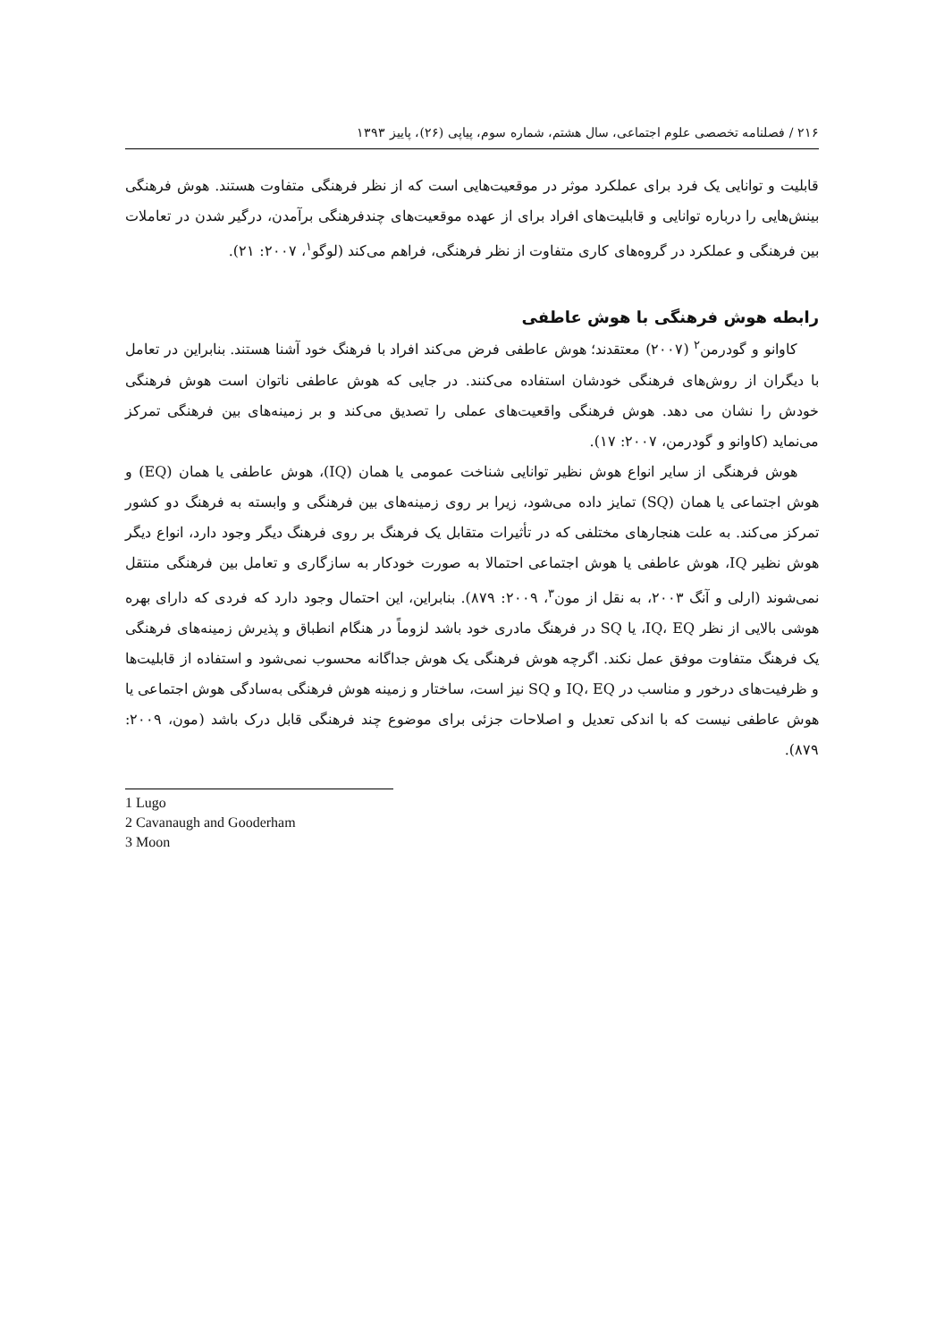۲۱۶ / فصلنامه تخصصی علوم اجتماعی، سال هشتم، شماره سوم، پیاپی (۲۶)، پاییز ۱۳۹۳
قابلیت و توانایی یک فرد برای عملکرد موثر در موقعیت‌هایی است که از نظر فرهنگی متفاوت هستند. هوش فرهنگی بینش‌هایی را درباره توانایی و قابلیت‌های افراد برای از عهده موقعیت‌های چندفرهنگی برآمدن، درگیر شدن در تعاملات بین فرهنگی و عملکرد در گروه‌های کاری متفاوت از نظر فرهنگی، فراهم می‌کند (لوگو<sup>۱</sup>، ۲۰۰۷: ۲۱).
رابطه هوش فرهنگی با هوش عاطفی
کاوانو و گودرمن<sup>۲</sup> (۲۰۰۷) معتقدند؛ هوش عاطفی فرض می‌کند افراد با فرهنگ خود آشنا هستند. بنابراین در تعامل با دیگران از روش‌های فرهنگی خودشان استفاده می‌کنند. در جایی که هوش عاطفی ناتوان است هوش فرهنگی خودش را نشان می دهد. هوش فرهنگی واقعیت‌های عملی را تصدیق می‌کند و بر زمینه‌های بین فرهنگی تمرکز می‌نماید (کاوانو و گودرمن، ۲۰۰۷: ۱۷).
هوش فرهنگی از سایر انواع هوش نظیر توانایی شناخت عمومی یا همان (IQ)، هوش عاطفی یا همان (EQ) و هوش اجتماعی یا همان (SQ) تمایز داده می‌شود، زیرا بر روی زمینه‌های بین فرهنگی و وابسته به فرهنگ دو کشور تمرکز می‌کند. به علت هنجارهای مختلفی که در تأثیرات متقابل یک فرهنگ بر روی فرهنگ دیگر وجود دارد، انواع دیگر هوش نظیر IQ، هوش عاطفی یا هوش اجتماعی احتمالا به صورت خودکار به سازگاری و تعامل بین فرهنگی منتقل نمی‌شوند (ارلی و آنگ ۲۰۰۳، به نقل از مون<sup>۳</sup>، ۲۰۰۹: ۸۷۹). بنابراین، این احتمال وجود دارد که فردی که دارای بهره هوشی بالایی از نظر IQ، EQ، یا SQ در فرهنگ مادری خود باشد لزوماً در هنگام انطباق و پذیرش زمینه‌های فرهنگی یک فرهنگ متفاوت موفق عمل نکند. اگرچه هوش فرهنگی یک هوش جداگانه محسوب نمی‌شود و استفاده از قابلیت‌ها و ظرفیت‌های درخور و مناسب در IQ، EQ و SQ نیز است، ساختار و زمینه هوش فرهنگی به‌سادگی هوش اجتماعی یا هوش عاطفی نیست که با اندکی تعدیل و اصلاحات جزئی برای موضوع چند فرهنگی قابل درک باشد (مون، ۲۰۰۹: ۸۷۹).
1 Lugo
2 Cavanaugh and Gooderham
3 Moon